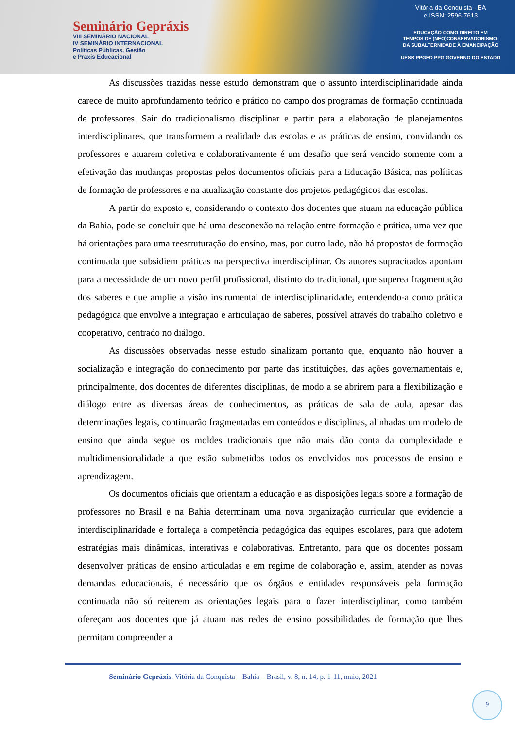Seminário Gepráxis
VIII SEMINÁRIO NACIONAL
IV SEMINÁRIO INTERNACIONAL
Políticas Públicas, Gestão
e Práxis Educacional
Vitória da Conquista - BA
e-ISSN: 2596-7613
EDUCAÇÃO COMO DIREITO EM
TEMPOS DE (NEO)CONSERVADORISMO:
DA SUBALTERNIDADE À EMANCIPAÇÃO
UESB PPGED PPG GOVERNO DO ESTADO
As discussões trazidas nesse estudo demonstram que o assunto interdisciplinaridade ainda carece de muito aprofundamento teórico e prático no campo dos programas de formação continuada de professores. Sair do tradicionalismo disciplinar e partir para a elaboração de planejamentos interdisciplinares, que transformem a realidade das escolas e as práticas de ensino, convidando os professores e atuarem coletiva e colaborativamente é um desafio que será vencido somente com a efetivação das mudanças propostas pelos documentos oficiais para a Educação Básica, nas políticas de formação de professores e na atualização constante dos projetos pedagógicos das escolas.
A partir do exposto e, considerando o contexto dos docentes que atuam na educação pública da Bahia, pode-se concluir que há uma desconexão na relação entre formação e prática, uma vez que há orientações para uma reestruturação do ensino, mas, por outro lado, não há propostas de formação continuada que subsidiem práticas na perspectiva interdisciplinar. Os autores supracitados apontam para a necessidade de um novo perfil profissional, distinto do tradicional, que superea fragmentação dos saberes e que amplie a visão instrumental de interdisciplinaridade, entendendo-a como prática pedagógica que envolve a integração e articulação de saberes, possível através do trabalho coletivo e cooperativo, centrado no diálogo.
As discussões observadas nesse estudo sinalizam portanto que, enquanto não houver a socialização e integração do conhecimento por parte das instituições, das ações governamentais e, principalmente, dos docentes de diferentes disciplinas, de modo a se abrirem para a flexibilização e diálogo entre as diversas áreas de conhecimentos, as práticas de sala de aula, apesar das determinações legais, continuarão fragmentadas em conteúdos e disciplinas, alinhadas um modelo de ensino que ainda segue os moldes tradicionais que não mais dão conta da complexidade e multidimensionalidade a que estão submetidos todos os envolvidos nos processos de ensino e aprendizagem.
Os documentos oficiais que orientam a educação e as disposições legais sobre a formação de professores no Brasil e na Bahia determinam uma nova organização curricular que evidencie a interdisciplinaridade e fortaleça a competência pedagógica das equipes escolares, para que adotem estratégias mais dinâmicas, interativas e colaborativas. Entretanto, para que os docentes possam desenvolver práticas de ensino articuladas e em regime de colaboração e, assim, atender as novas demandas educacionais, é necessário que os órgãos e entidades responsáveis pela formação continuada não só reiterem as orientações legais para o fazer interdisciplinar, como também ofereçam aos docentes que já atuam nas redes de ensino possibilidades de formação que lhes permitam compreender a
Seminário Gepráxis, Vitória da Conquista – Bahia – Brasil, v. 8, n. 14, p. 1-11, maio, 2021
9